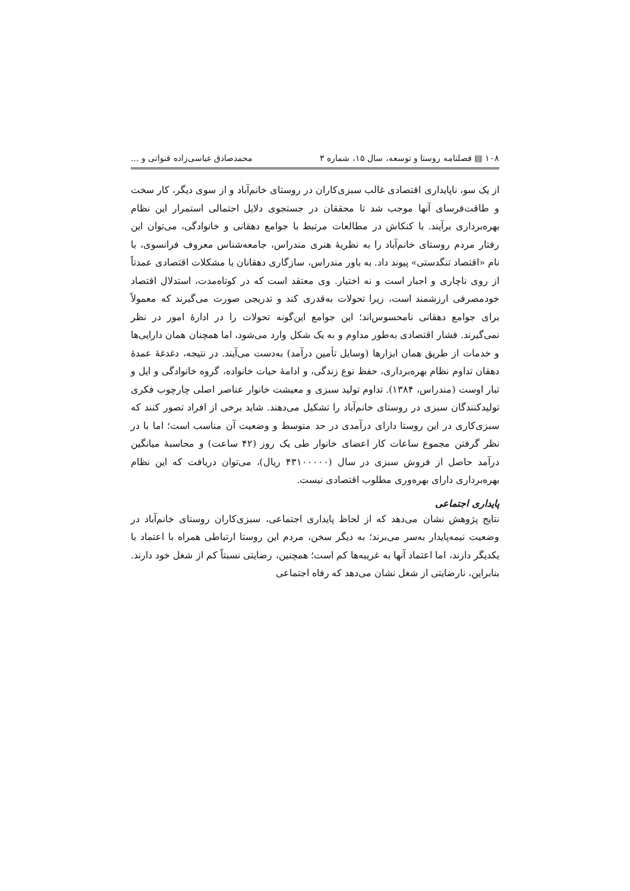۱۰۸ ▤ فصلنامه روستا و توسعه، سال ۱۵، شماره ۳ محمدصادق عباسی‌زاده قنواتی و ...
از یک سو، ناپایداری اقتصادی غالب سبزی‌کاران در روستای خانم‌آباد و از سوی دیگر، کار سخت و طاقت‌فرسای آنها موجب شد تا محققان در جستجوی دلایل احتمالی استمرار این نظام بهره‌برداری برآیند. با کنکاش در مطالعات مرتبط با جوامع دهقانی و خانوادگی، می‌توان این رفتار مردم روستای خانم‌آباد را به نظریهٔ هنری مندراس، جامعه‌شناس معروف فرانسوی، با نام «اقتصاد تنگدستی» پیوند داد. به باور مندراس، سازگاری دهقانان با مشکلات اقتصادی عمدتاً از روی ناچاری و اجبار است و نه اختیار. وی معتقد است که در کوتاه‌مدت، استدلال اقتصاد خودمصرفی ارزشمند است، زیرا تحولات به‌قدری کند و تدریجی صورت می‌گیرند که معمولاً برای جوامع دهقانی نامحسوس‌اند؛ این جوامع این‌گونه تحولات را در ادارهٔ امور در نظر نمی‌گیرند. فشار اقتصادی به‌طور مداوم و به یک شکل وارد می‌شود، اما همچنان همان دارایی‌ها و خدمات از طریق همان ابزارها (وسایل تأمین درآمد) به‌دست می‌آیند. در نتیجه، دغدغهٔ عمدهٔ دهقان تداوم نظام بهره‌برداری، حفظ نوع زندگی، و ادامهٔ حیات خانواده، گروه خانوادگی و ایل و تبار اوست (مندراس، ۱۳۸۴). تداوم تولید سبزی و معیشت خانوار عناصر اصلی چارچوب فکری تولیدکنندگان سبزی در روستای خانم‌آباد را تشکیل می‌دهند. شاید برخی از افراد تصور کنند که سبزی‌کاری در این روستا دارای درآمدی در حد متوسط و وضعیت آن مناسب است؛ اما با در نظر گرفتن مجموع ساعات کار اعضای خانوار طی یک روز (۴۲ ساعت) و محاسبهٔ میانگین درآمد حاصل از فروش سبزی در سال (۴۳۱۰۰۰۰۰ ریال)، می‌توان دریافت که این نظام بهره‌برداری دارای بهره‌وری مطلوب اقتصادی نیست.
پایداری اجتماعی
نتایج پژوهش نشان می‌دهد که از لحاظ پایداری اجتماعی، سبزی‌کاران روستای خانم‌آباد در وضعیت نیمه‌پایدار به‌سر می‌برند؛ به دیگر سخن، مردم این روستا ارتباطی همراه با اعتماد با یکدیگر دارند، اما اعتماد آنها به غریبه‌ها کم است؛ همچنین، رضایتی نسبتاً کم از شغل خود دارند. بنابراین، نارضایتی از شغل نشان می‌دهد که رفاه اجتماعی